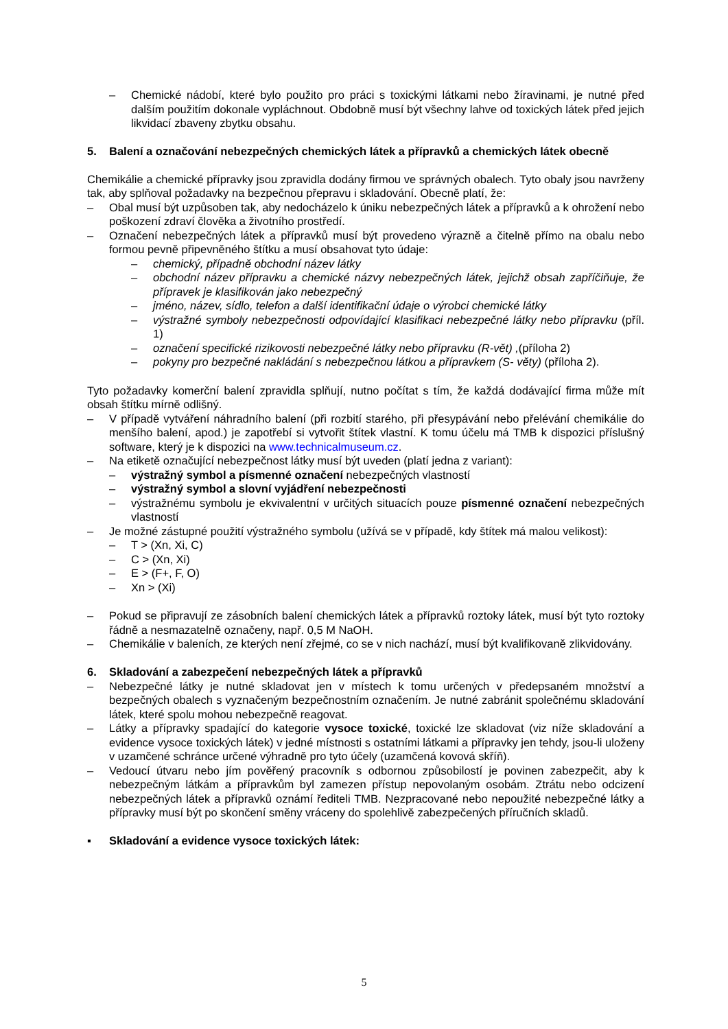– Chemické nádobí, které bylo použito pro práci s toxickými látkami nebo žíravinami, je nutné před dalším použitím dokonale vypláchnout. Obdobně musí být všechny lahve od toxických látek před jejich likvidací zbaveny zbytku obsahu.
5. Balení a označování nebezpečných chemických látek a přípravků a chemických látek obecně
Chemikálie a chemické přípravky jsou zpravidla dodány firmou ve správných obalech. Tyto obaly jsou navrženy tak, aby splňoval požadavky na bezpečnou přepravu i skladování. Obecně platí, že:
– Obal musí být uzpůsoben tak, aby nedocházelo k úniku nebezpečných látek a přípravků a k ohrožení nebo poškození zdraví člověka a životního prostředí.
– Označení nebezpečných látek a přípravků musí být provedeno výrazně a čitelně přímo na obalu nebo formou pevně připevněného štítku a musí obsahovat tyto údaje:
– chemický, případně obchodní název látky
– obchodní název přípravku a chemické názvy nebezpečných látek, jejichž obsah zapříčiňuje, že přípravek je klasifikován jako nebezpečný
– jméno, název, sídlo, telefon a další identifikační údaje o výrobci chemické látky
– výstražné symboly nebezpečnosti odpovídající klasifikaci nebezpečné látky nebo přípravku (příl. 1)
– označení specifické rizikovosti nebezpečné látky nebo přípravku (R-vět) ,(příloha 2)
– pokyny pro bezpečné nakládání s nebezpečnou látkou a přípravkem (S- věty) (příloha 2).
Tyto požadavky komerční balení zpravidla splňují, nutno počítat s tím, že každá dodávající firma může mít obsah štítku mírně odlišný.
– V případě vytváření náhradního balení (při rozbití starého, při přesypávání nebo přelévání chemikálie do menšího balení, apod.) je zapotřebí si vytvořit štítek vlastní. K tomu účelu má TMB k dispozici příslušný software, který je k dispozici na www.technicalmuseum.cz.
– Na etiketě označující nebezpečnost látky musí být uveden (platí jedna z variant):
– výstražný symbol a písmenné označení nebezpečných vlastností
– výstražný symbol a slovní vyjádření nebezpečnosti
– výstražnému symbolu je ekvivalentní v určitých situacích pouze písmenné označení nebezpečných vlastností
– Je možné zástupné použití výstražného symbolu (užívá se v případě, kdy štítek má malou velikost):
– T > (Xn, Xi, C)
– C > (Xn, Xi)
– E > (F+, F, O)
– Xn > (Xi)
– Pokud se připravují ze zásobních balení chemických látek a přípravků roztoky látek, musí být tyto roztoky řádně a nesmazatelně označeny, např. 0,5 M NaOH.
– Chemikálie v baleních, ze kterých není zřejmé, co se v nich nachází, musí být kvalifikovaně zlikvidovány.
6. Skladování a zabezpečení nebezpečných látek a přípravků
– Nebezpečné látky je nutné skladovat jen v místech k tomu určených v předepsaném množství a bezpečných obalech s vyznačeným bezpečnostním označením. Je nutné zabránit společnému skladování látek, které spolu mohou nebezpečně reagovat.
– Látky a přípravky spadající do kategorie vysoce toxické, toxické lze skladovat (viz níže skladování a evidence vysoce toxických látek) v jedné místnosti s ostatními látkami a přípravky jen tehdy, jsou-li uloženy v uzamčené schránce určené výhradně pro tyto účely (uzamčená kovová skříň).
– Vedoucí útvaru nebo jím pověřený pracovník s odbornou způsobilostí je povinen zabezpečit, aby k nebezpečným látkám a přípravkům byl zamezen přístup nepovolaným osobám. Ztrátu nebo odcizení nebezpečných látek a přípravků oznámí řediteli TMB. Nezpracované nebo nepoužité nebezpečné látky a přípravky musí být po skončení směny vráceny do spolehlivě zabezpečených příručních skladů.
▪ Skladování a evidence vysoce toxických látek:
5